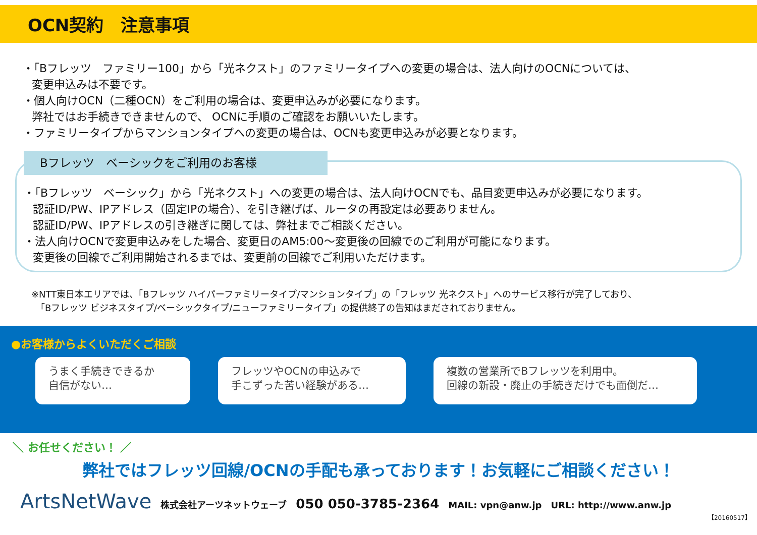OCN契約　注意事項
・「Bフレッツ　ファミリー100」から「光ネクスト」のファミリータイプへの変更の場合は、法人向けのOCNについては、
変更申込みは不要です。
・個人向けOCN（二種OCN）をご利用の場合は、変更申込みが必要になります。
弊社ではお手続きできませんので、 OCNに手順のご確認をお願いいたします。
・ファミリータイプからマンションタイプへの変更の場合は、OCNも変更申込みが必要となります。
Bフレッツ　ベーシックをご利用のお客様
・「Bフレッツ　ベーシック」から「光ネクスト」への変更の場合は、法人向けOCNでも、品目変更申込みが必要になります。
認証ID/PW、IPアドレス（固定IPの場合）、を引き継げば、ルータの再設定は必要ありません。
認証ID/PW、IPアドレスの引き継ぎに関しては、弊社までご相談ください。
・法人向けOCNで変更申込みをした場合、変更日のAM5:00～変更後の回線でのご利用が可能になります。
変更後の回線でご利用開始されるまでは、変更前の回線でご利用いただけます。
※NTT東日本エリアでは、「Bフレッツ ハイパーファミリータイプ/マンションタイプ」の「フレッツ 光ネクスト」へのサービス移行が完了しており、
　「Bフレッツ ビジネスタイプ/ベーシックタイプ/ニューファミリータイプ」の提供終了の告知はまだされておりません。
●お客様からよくいただくご相談
うまく手続きできるか
自信がない…
フレッツやOCNの申込みで
手こずった苦い経験がある…
複数の営業所でBフレッツを利用中。
回線の新設・廃止の手続きだけでも面倒だ…
＼ お任せください！ ／
弊社ではフレッツ回線/OCNの手配も承っております！お気軽にご相談ください！
ArtsNetWave 株式会社アーツネットウェーブ 050 050-3785-2364 MAIL: vpn@anw.jp URL: http://www.anw.jp
【20160517】